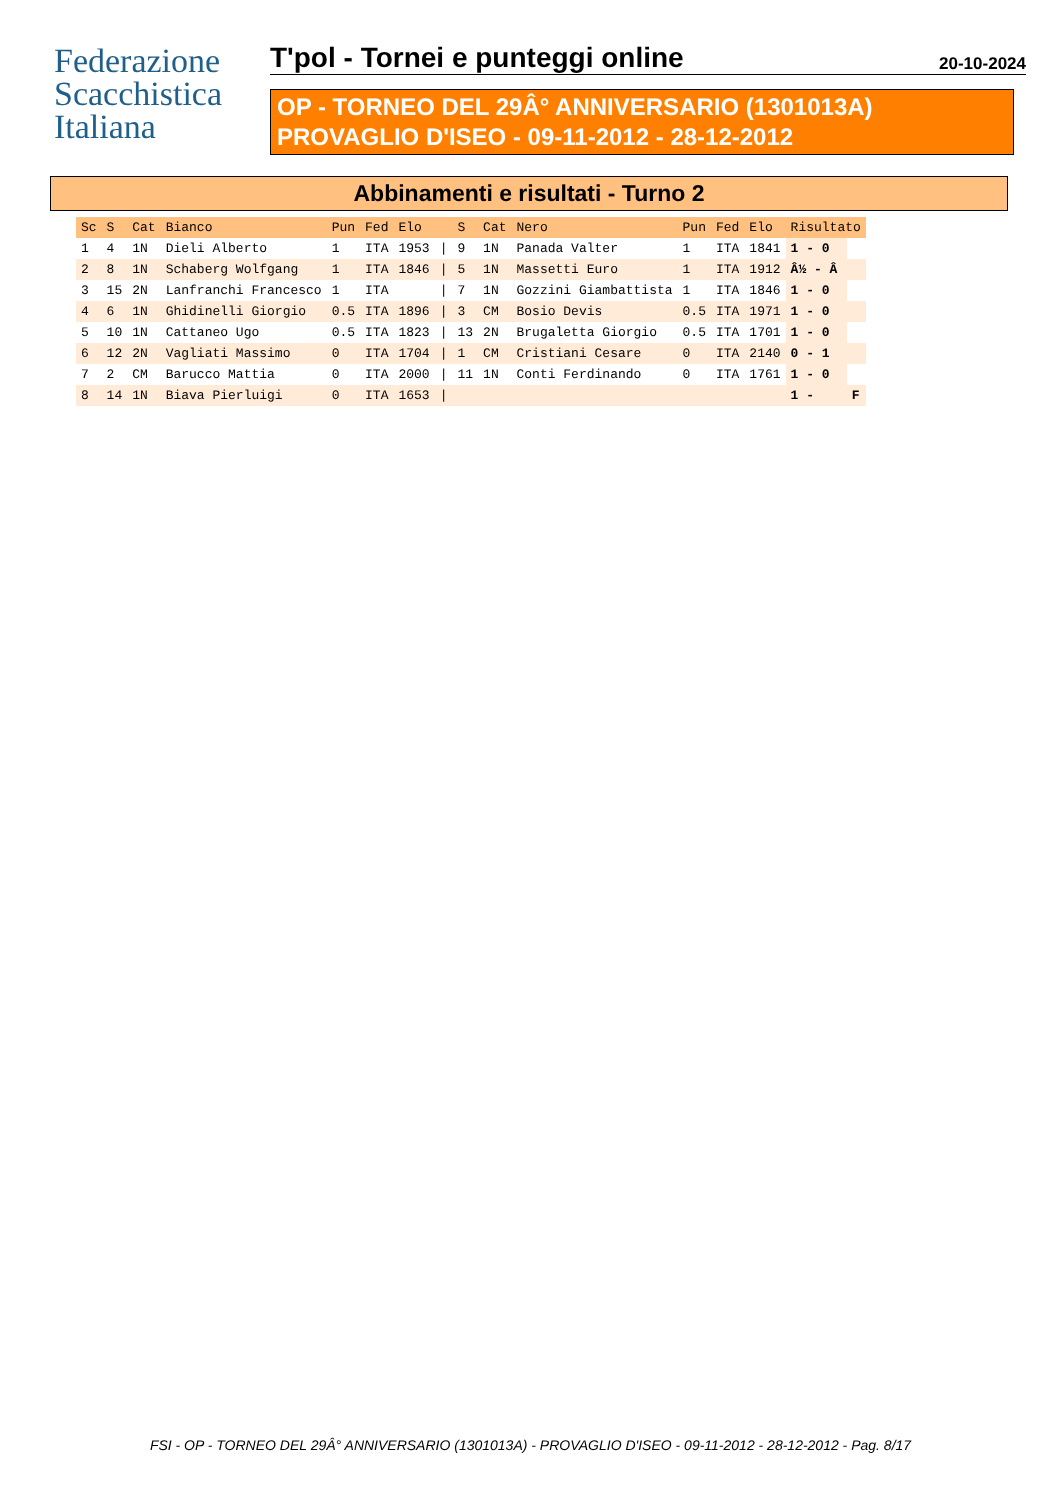Federazione
Scacchistica
Italiana
T'pol - Tornei e punteggi online 20-10-2024
OP - TORNEO DEL 29Â° ANNIVERSARIO (1301013A)
PROVAGLIO D'ISEO - 09-11-2012 - 28-12-2012
Abbinamenti e risultati - Turno 2
| Sc | S | Cat | Bianco | Pun | Fed | Elo | | S | Cat | Nero | Pun | Fed | Elo | Risultato | |
| --- | --- | --- | --- | --- | --- | --- | --- | --- | --- | --- | --- | --- | --- | --- | --- |
| 1 | 4 | 1N | Dieli Alberto | 1 | ITA | 1953 | / | 9 | 1N | Panada Valter | 1 | ITA | 1841 | 1 - 0 | |
| 2 | 8 | 1N | Schaberg Wolfgang | 1 | ITA | 1846 | / | 5 | 1N | Massetti Euro | 1 | ITA | 1912 | Â½ - Â | |
| 3 | 15 | 2N | Lanfranchi Francesco | 1 | ITA | | / | 7 | 1N | Gozzini Giambattista | 1 | ITA | 1846 | 1 - 0 | |
| 4 | 6 | 1N | Ghidinelli Giorgio | 0.5 | ITA | 1896 | / | 3 | CM | Bosio Devis | 0.5 | ITA | 1971 | 1 - 0 | |
| 5 | 10 | 1N | Cattaneo Ugo | 0.5 | ITA | 1823 | / | 13 | 2N | Brugaletta Giorgio | 0.5 | ITA | 1701 | 1 - 0 | |
| 6 | 12 | 2N | Vagliati Massimo | 0 | ITA | 1704 | / | 1 | CM | Cristiani Cesare | 0 | ITA | 2140 | 0 - 1 | |
| 7 | 2 | CM | Barucco Mattia | 0 | ITA | 2000 | / | 11 | 1N | Conti Ferdinando | 0 | ITA | 1761 | 1 - 0 | |
| 8 | 14 | 1N | Biava Pierluigi | 0 | ITA | 1653 | / | | | | | | | 1 - | F |
FSI - OP - TORNEO DEL 29Â° ANNIVERSARIO (1301013A) - PROVAGLIO D'ISEO - 09-11-2012 - 28-12-2012 - Pag. 8/17